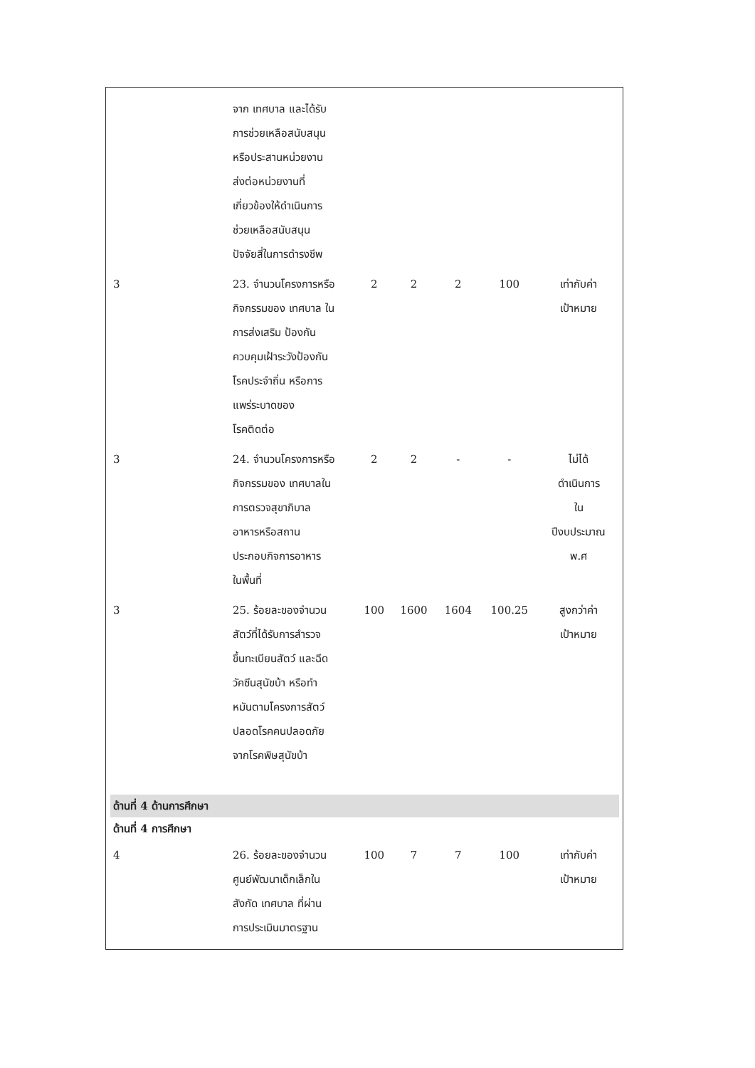| | จาก เทศบาล และได้รับ การช่วยเหลือสนับสนุน หรือประสานหน่วยงาน ส่งต่อหน่วยงานที่ เกี่ยวข้องให้ดำเนินการ ช่วยเหลือสนับสนุน ปัจจัยสี่ในการดำรงชีพ | | | | | |
| 3 | 23. จำนวนโครงการหรือ กิจกรรมของ เทศบาล ใน การส่งเสริม ป้องกัน ควบคุมเฝ้าระวังป้องกัน โรคประจำถิ่น หรือการ แพร่ระบาดของ โรคติดต่อ | 2 | 2 | 2 | 100 | เท่ากับค่า เป้าหมาย |
| 3 | 24. จำนวนโครงการหรือ กิจกรรมของ เทศบาลใน การตรวจสุขาภิบาล อาหารหรือสถาน ประกอบกิจการอาหาร ในพื้นที่ | 2 | 2 | - | - | ไม่ได้ ดำเนินการ ใน ปีงบประมาณ พ.ศ |
| 3 | 25. ร้อยละของจำนวน สัตว์ที่ได้รับการสำรวจ ขึ้นทะเบียนสัตว์ และฉีด วัคซีนสุนัขบ้า หรือทำ หมันตามโครงการสัตว์ ปลอดโรคคนปลอดภัย จากโรคพิษสุนัขบ้า | 100 | 1600 | 1604 | 100.25 | สูงกว่าค่า เป้าหมาย |
| ด้านที่ 4 ด้านการศึกษา | | | | | | |
| ด้านที่ 4 การศึกษา | | | | | | |
| 4 | 26. ร้อยละของจำนวน ศูนย์พัฒนาเด็กเล็กใน สังกัด เทศบาล ที่ผ่าน การประเมินมาตรฐาน | 100 | 7 | 7 | 100 | เท่ากับค่า เป้าหมาย |